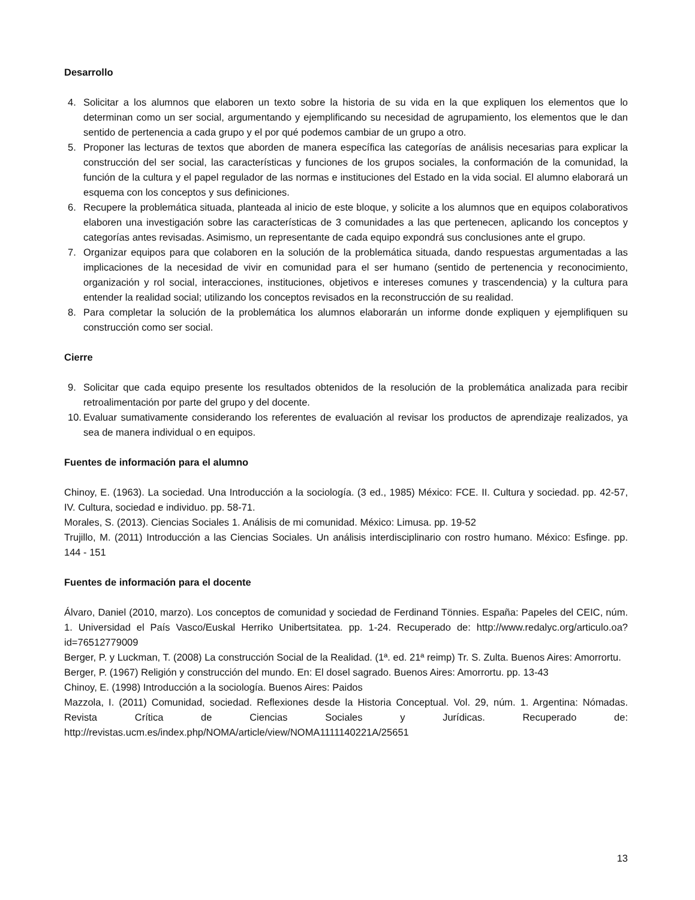Desarrollo
4. Solicitar a los alumnos que elaboren un texto sobre la historia de su vida en la que expliquen los elementos que lo determinan como un ser social, argumentando y ejemplificando su necesidad de agrupamiento, los elementos que le dan sentido de pertenencia a cada grupo y el por qué podemos cambiar de un grupo a otro.
5. Proponer las lecturas de textos que aborden de manera específica las categorías de análisis necesarias para explicar la construcción del ser social, las características y funciones de los grupos sociales, la conformación de la comunidad, la función de la cultura y el papel regulador de las normas e instituciones del Estado en la vida social. El alumno elaborará un esquema con los conceptos y sus definiciones.
6. Recupere la problemática situada, planteada al inicio de este bloque, y solicite a los alumnos que en equipos colaborativos elaboren una investigación sobre las características de 3 comunidades a las que pertenecen, aplicando los conceptos y categorías antes revisadas. Asimismo, un representante de cada equipo expondrá sus conclusiones ante el grupo.
7. Organizar equipos para que colaboren en la solución de la problemática situada, dando respuestas argumentadas a las implicaciones de la necesidad de vivir en comunidad para el ser humano (sentido de pertenencia y reconocimiento, organización y rol social, interacciones, instituciones, objetivos e intereses comunes y trascendencia) y la cultura para entender la realidad social; utilizando los conceptos revisados en la reconstrucción de su realidad.
8. Para completar la solución de la problemática los alumnos elaborarán un informe donde expliquen y ejemplifiquen su construcción como ser social.
Cierre
9. Solicitar que cada equipo presente los resultados obtenidos de la resolución de la problemática analizada para recibir retroalimentación por parte del grupo y del docente.
10. Evaluar sumativamente considerando los referentes de evaluación al revisar los productos de aprendizaje realizados, ya sea de manera individual o en equipos.
Fuentes de información para el alumno
Chinoy, E. (1963). La sociedad. Una Introducción a la sociología. (3 ed., 1985) México: FCE. II. Cultura y sociedad. pp. 42-57, IV. Cultura, sociedad e individuo. pp. 58-71.
Morales, S. (2013). Ciencias Sociales 1. Análisis de mi comunidad. México: Limusa. pp. 19-52
Trujillo, M. (2011) Introducción a las Ciencias Sociales. Un análisis interdisciplinario con rostro humano. México: Esfinge. pp. 144 - 151
Fuentes de información para el docente
Álvaro, Daniel (2010, marzo). Los conceptos de comunidad y sociedad de Ferdinand Tönnies. España: Papeles del CEIC, núm. 1. Universidad el País Vasco/Euskal Herriko Unibertsitatea. pp. 1-24. Recuperado de: http://www.redalyc.org/articulo.oa?id=76512779009
Berger, P. y Luckman, T. (2008) La construcción Social de la Realidad. (1ª. ed. 21ª reimp) Tr. S. Zulta. Buenos Aires: Amorrortu.
Berger, P. (1967) Religión y construcción del mundo. En: El dosel sagrado. Buenos Aires: Amorrortu. pp. 13-43
Chinoy, E. (1998) Introducción a la sociología. Buenos Aires: Paidos
Mazzola, I. (2011) Comunidad, sociedad. Reflexiones desde la Historia Conceptual. Vol. 29, núm. 1. Argentina: Nómadas. Revista Crítica de Ciencias Sociales y Jurídicas. Recuperado de: http://revistas.ucm.es/index.php/NOMA/article/view/NOMA1111140221A/25651
13